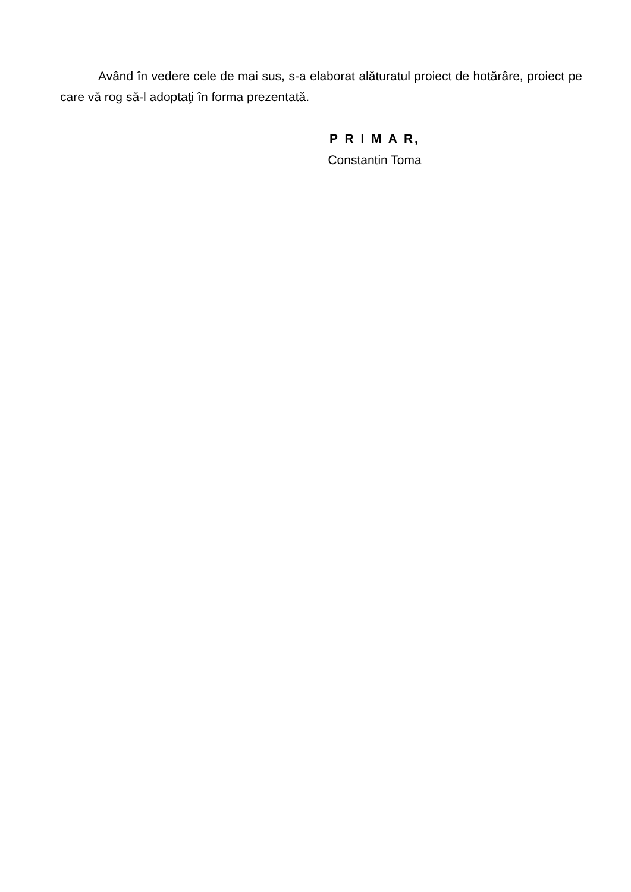Având în vedere cele de mai sus, s-a elaborat alăturatul proiect de hotărâre, proiect pe care vă rog să-l adoptaţi în forma prezentată.
P R I M A R,
Constantin Toma